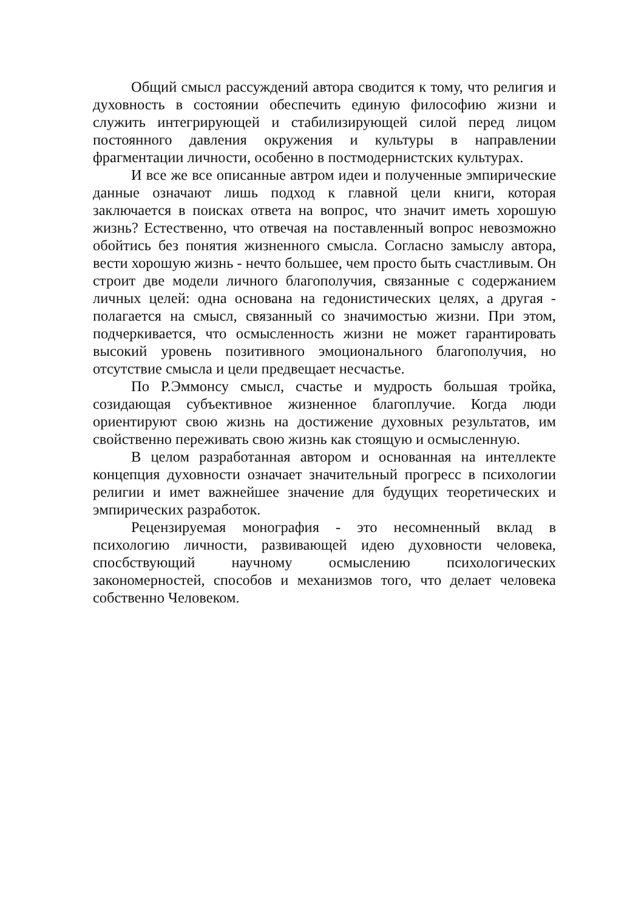Общий смысл рассуждений автора сводится к тому, что религия и духовность в состоянии обеспечить единую философию жизни и служить интегрирующей и стабилизирующей силой перед лицом постоянного давления окружения и культуры в направлении фрагментации личности, особенно в постмодернистских культурах.
И все же все описанные автром идеи и полученные эмпирические данные означают лишь подход к главной цели книги, которая заключается в поисках ответа на вопрос, что значит иметь хорошую жизнь? Естественно, что отвечая на поставленный вопрос невозможно обойтись без понятия жизненного смысла. Согласно замыслу автора, вести хорошую жизнь - нечто большее, чем просто быть счастливым. Он строит две модели личного благополучия, связанные с содержанием личных целей: одна основана на гедонистических целях, а другая - полагается на смысл, связанный со значимостью жизни. При этом, подчеркивается, что осмысленность жизни не может гарантировать высокий уровень позитивного эмоционального благополучия, но отсутствие смысла и цели предвещает несчастье.
По Р.Эммонсу смысл, счастье и мудрость большая тройка, созидающая субъективное жизненное благоплучие. Когда люди ориентируют свою жизнь на достижение духовных результатов, им свойственно переживать свою жизнь как стоящую и осмысленную.
В целом разработанная автором и основанная на интеллекте концепция духовности означает значительный прогресс в психологии религии и имет важнейшее значение для будущих теоретических и эмпирических разработок.
Рецензируемая монография - это несомненный вклад в психологию личности, развивающей идею духовности человека, спосбствующий научному осмыслению психологических закономерностей, способов и механизмов того, что делает человека собственно Человеком.